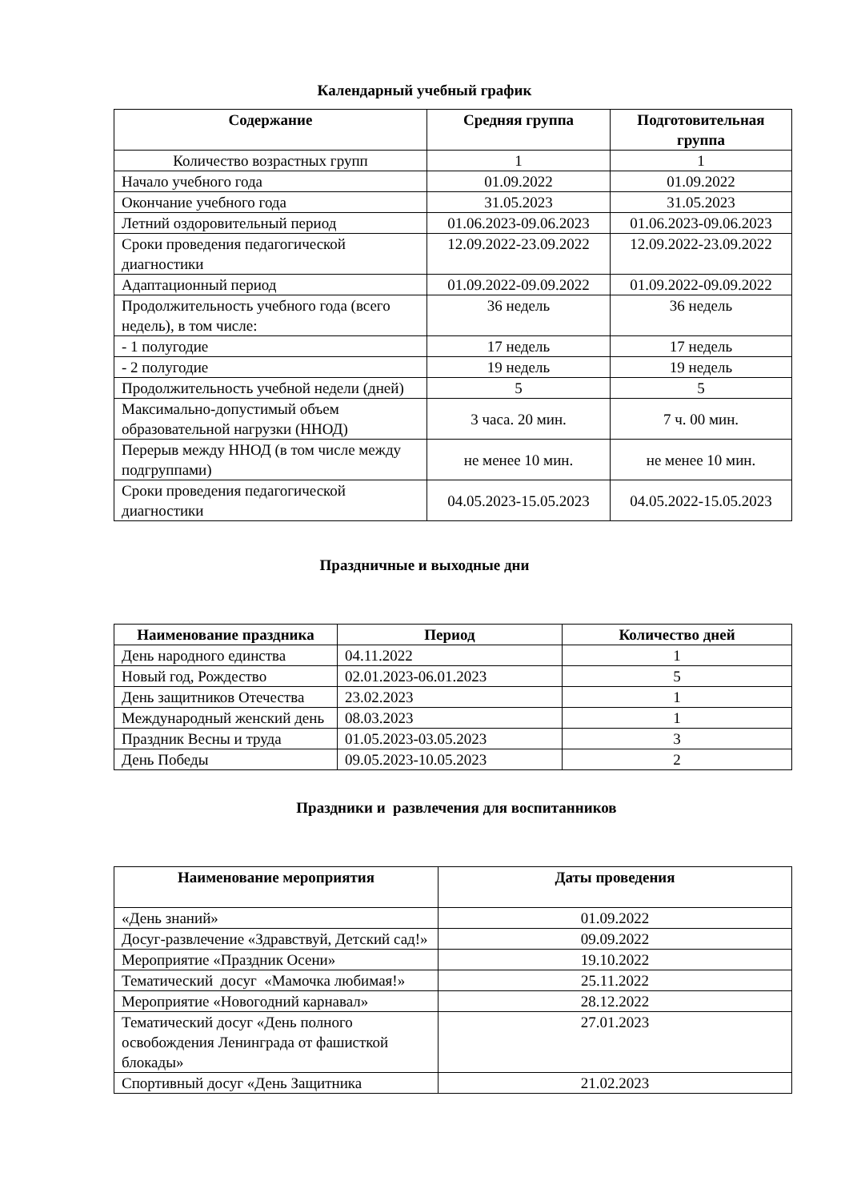Календарный учебный график
| Содержание | Средняя группа | Подготовительная группа |
| --- | --- | --- |
| Количество возрастных групп | 1 | 1 |
| Начало учебного года | 01.09.2022 | 01.09.2022 |
| Окончание учебного года | 31.05.2023 | 31.05.2023 |
| Летний оздоровительный период | 01.06.2023-09.06.2023 | 01.06.2023-09.06.2023 |
| Сроки проведения педагогической диагностики | 12.09.2022-23.09.2022 | 12.09.2022-23.09.2022 |
| Адаптационный период | 01.09.2022-09.09.2022 | 01.09.2022-09.09.2022 |
| Продолжительность учебного года (всего недель), в том числе: | 36 недель | 36 недель |
| - 1 полугодие | 17 недель | 17 недель |
| - 2 полугодие | 19 недель | 19 недель |
| Продолжительность учебной недели (дней) | 5 | 5 |
| Максимально-допустимый объем образовательной нагрузки (ННОД) | 3 часа. 20 мин. | 7 ч. 00 мин. |
| Перерыв между ННОД (в том числе между подгруппами) | не менее 10 мин. | не менее 10 мин. |
| Сроки проведения педагогической диагностики | 04.05.2023-15.05.2023 | 04.05.2022-15.05.2023 |
Праздничные и выходные дни
| Наименование праздника | Период | Количество дней |
| --- | --- | --- |
| День народного единства | 04.11.2022 | 1 |
| Новый год, Рождество | 02.01.2023-06.01.2023 | 5 |
| День защитников Отечества | 23.02.2023 | 1 |
| Международный женский день | 08.03.2023 | 1 |
| Праздник Весны и труда | 01.05.2023-03.05.2023 | 3 |
| День Победы | 09.05.2023-10.05.2023 | 2 |
Праздники и развлечения для воспитанников
| Наименование мероприятия | Даты проведения |
| --- | --- |
| «День знаний» | 01.09.2022 |
| Досуг-развлечение «Здравствуй, Детский сад!» | 09.09.2022 |
| Мероприятие «Праздник Осени» | 19.10.2022 |
| Тематический досуг «Мамочка любимая!» | 25.11.2022 |
| Мероприятие «Новогодний карнавал» | 28.12.2022 |
| Тематический досуг «День полного освобождения Ленинграда от фашисткой блокады» | 27.01.2023 |
| Спортивный досуг «День Защитника | 21.02.2023 |